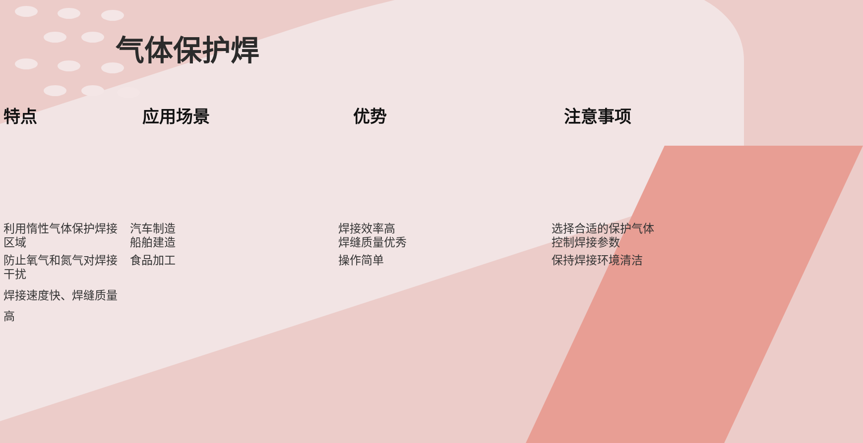气体保护焊
特点
利用惰性气体保护焊接区域
防止氧气和氮气对焊接干扰
焊接速度快、焊缝质量高
应用场景
汽车制造
船舶建造
食品加工
优势
焊接效率高
焊缝质量优秀
操作简单
注意事项
选择合适的保护气体
控制焊接参数
保持焊接环境清洁